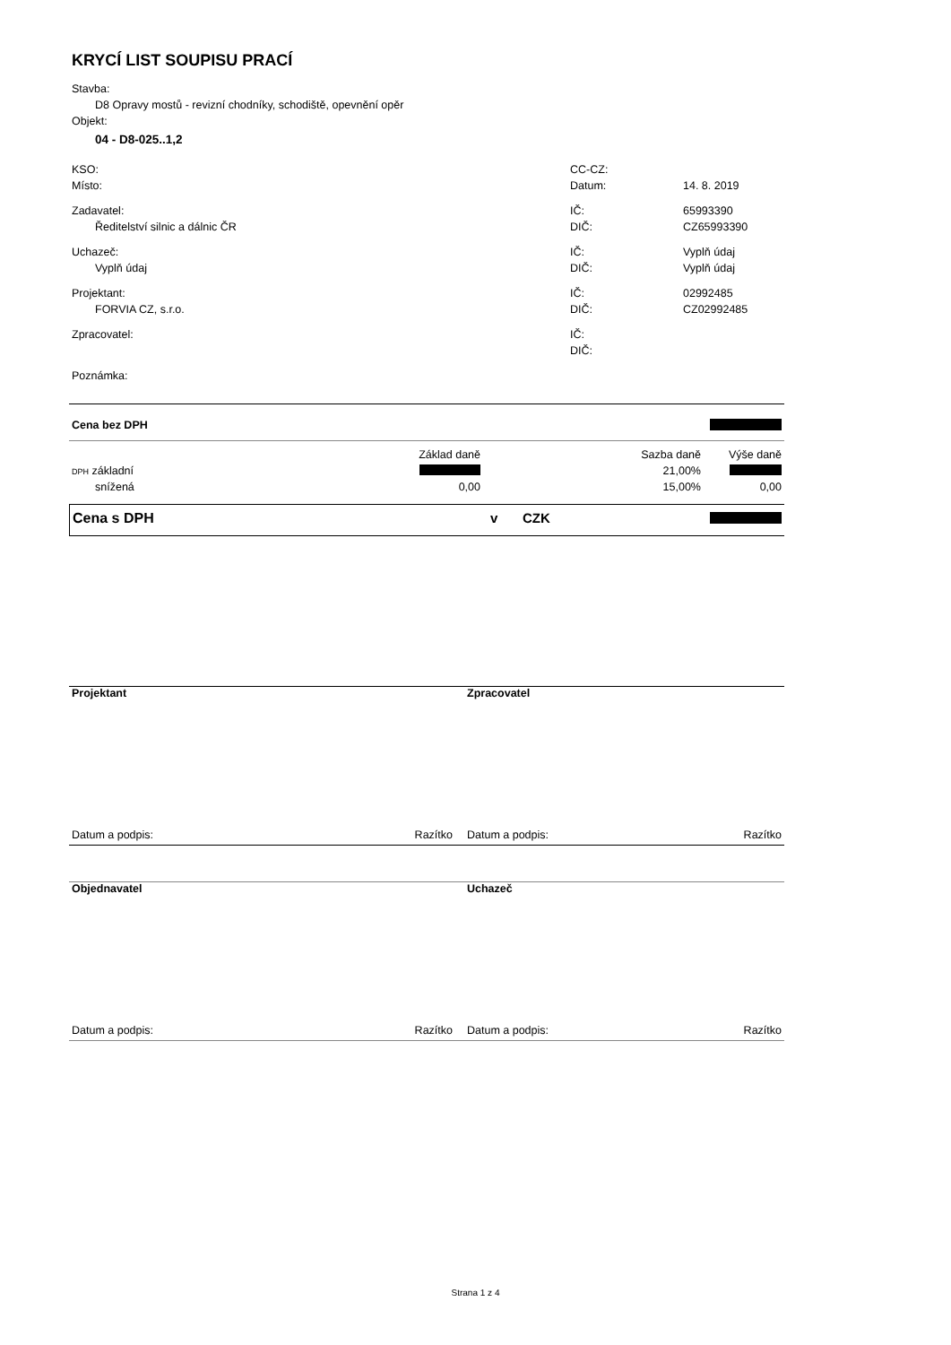KRYCÍ LIST SOUPISU PRACÍ
Stavba:
D8 Opravy mostů - revizní chodníky, schodiště, opevnění opěr
Objekt:
04 - D8-025..1,2
| KSO: | CC-CZ: | |
| Místo: | Datum: | 14. 8. 2019 |
| Zadavatel: | IČ: | 65993390 |
| Ředitelství silnic a dálnic ČR | DIČ: | CZ65993390 |
| Uchazeč: | IČ: | Vyplň údaj |
| Vyplň údaj | DIČ: | Vyplň údaj |
| Projektant: | IČ: | 02992485 |
| FORVIA CZ, s.r.o. | DIČ: | CZ02992485 |
| Zpracovatel: | IČ: | |
| | DIČ: | |
| Poznámka: | | |
| Cena bez DPH | |
| | Základ daně | Sazba daně | Výše daně |
| DPH základní | | 21,00% | |
| snížená | 0,00 | 15,00% | 0,00 |
| Cena s DPH | v | CZK | |
| Projektant | Zpracovatel | |
| Datum a podpis: Razítko | Datum a podpis: | Razítko |
| Objednavatel | Uchazeč | |
| Datum a podpis: Razítko | Datum a podpis: | Razítko |
Strana 1 z 4